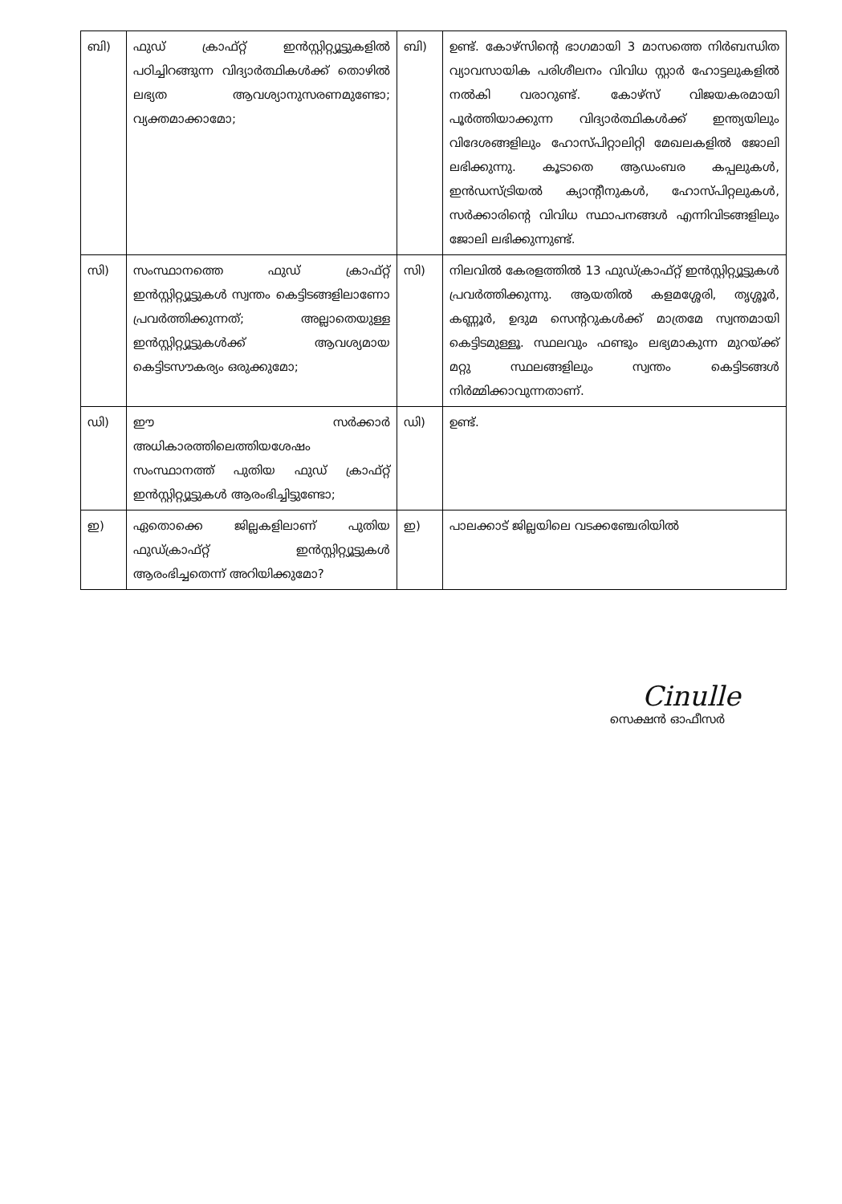| ബി) | ഫുഡ് ക്രാഫ്റ്റ് ഇൻസ്റ്റിറ്റ്യൂട്ടുകളിൽ പഠിച്ചിറങ്ങുന്ന വിദ്യാർത്ഥികൾക്ക് തൊഴിൽ ലഭ്യത ആവശ്യാനുസരണമുണ്ടോ; വ്യക്തമാക്കാമോ; | ബി) | ഉണ്ട്. കോഴ്സിന്റെ ഭാഗമായി 3 മാസത്തെ നിർബന്ധിത വ്യാവസായിക പരിശീലനം വിവിധ സ്റ്റാർ ഹോട്ടലുകളിൽ നൽകി വരാറുണ്ട്. കോഴ്സ് വിജയകരമായി പൂർത്തിയാക്കുന്ന വിദ്യാർത്ഥികൾക്ക് ഇന്ത്യയിലും വിദേശങ്ങളിലും ഹോസ്പിറ്റാലിറ്റി മേഖലകളിൽ ജോലി ലഭിക്കുന്നു. കൂടാതെ ആഡംബര കപ്പലുകൾ, ഇൻഡസ്ട്രിയൽ ക്യാന്റീനുകൾ, ഹോസ്പിറ്റലുകൾ, സർക്കാരിന്റെ വിവിധ സ്ഥാപനങ്ങൾ എന്നിവിടങ്ങളിലും ജോലി ലഭിക്കുന്നുണ്ട്. |
| സി) | സംസ്ഥാനത്തെ ഫുഡ് ക്രാഫ്റ്റ് ഇൻസ്റ്റിറ്റ്യൂട്ടുകൾ സ്വന്തം കെട്ടിടങ്ങളിലാണോ പ്രവർത്തിക്കുന്നത്; അല്ലാതെയുള്ള ഇൻസ്റ്റിറ്റ്യൂട്ടുകൾക്ക് ആവശ്യമായ കെട്ടിടസൗകര്യം ഒരുക്കുമോ; | സി) | നിലവിൽ കേരളത്തിൽ 13 ഫുഡ്ക്രാഫ്റ്റ് ഇൻസ്റ്റിറ്റ്യൂട്ടുകൾ പ്രവർത്തിക്കുന്നു. ആയതിൽ കളമശ്ശേരി, തൃശ്ശൂർ, കണ്ണൂർ, ഉദുമ സെന്ററുകൾക്ക് മാത്രമേ സ്വന്തമായി കെട്ടിടമുള്ളൂ. സ്ഥലവും ഫണ്ടും ലഭ്യമാകുന്ന മുറയ്ക്ക് മറ്റു സ്ഥലങ്ങളിലും സ്വന്തം കെട്ടിടങ്ങൾ നിർമ്മിക്കാവുന്നതാണ്. |
| ഡി) | ഈ സർക്കാർ അധികാരത്തിലെത്തിയശേഷം സംസ്ഥാനത്ത് പുതിയ ഫുഡ് ക്രാഫ്റ്റ് ഇൻസ്റ്റിറ്റ്യൂട്ടുകൾ ആരംഭിച്ചിട്ടുണ്ടോ; | ഡി) | ഉണ്ട്. |
| ഇ) | ഏതൊക്കെ ജില്ലകളിലാണ് പുതിയ ഫുഡ്ക്രാഫ്റ്റ് ഇൻസ്റ്റിറ്റ്യൂട്ടുകൾ ആരംഭിച്ചതെന്ന് അറിയിക്കുമോ? | ഇ) | പാലക്കാട് ജില്ലയിലെ വടക്കഞ്ചേരിയിൽ |
Cinulle
സെക്ഷൻ ഓഫീസർ